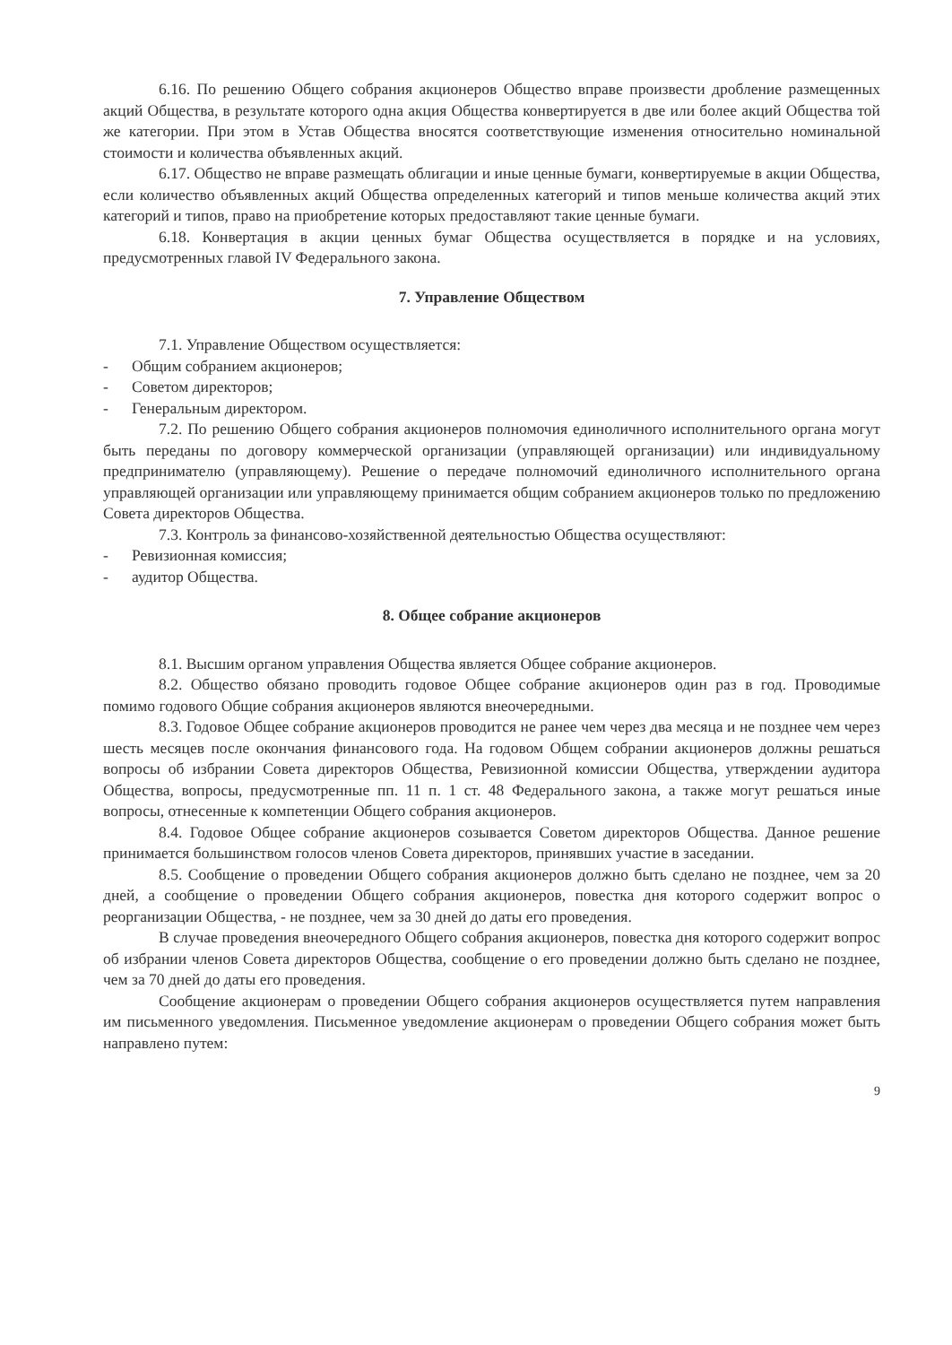6.16. По решению Общего собрания акционеров Общество вправе произвести дробление размещенных акций Общества, в результате которого одна акция Общества конвертируется в две или более акций Общества той же категории. При этом в Устав Общества вносятся соответствующие изменения относительно номинальной стоимости и количества объявленных акций.
6.17. Общество не вправе размещать облигации и иные ценные бумаги, конвертируемые в акции Общества, если количество объявленных акций Общества определенных категорий и типов меньше количества акций этих категорий и типов, право на приобретение которых предоставляют такие ценные бумаги.
6.18. Конвертация в акции ценных бумаг Общества осуществляется в порядке и на условиях, предусмотренных главой IV Федерального закона.
7. Управление Обществом
7.1. Управление Обществом осуществляется:
- Общим собранием акционеров;
- Советом директоров;
- Генеральным директором.
7.2. По решению Общего собрания акционеров полномочия единоличного исполнительного органа могут быть переданы по договору коммерческой организации (управляющей организации) или индивидуальному предпринимателю (управляющему). Решение о передаче полномочий единоличного исполнительного органа управляющей организации или управляющему принимается общим собранием акционеров только по предложению Совета директоров Общества.
7.3. Контроль за финансово-хозяйственной деятельностью Общества осуществляют:
- Ревизионная комиссия;
- аудитор Общества.
8. Общее собрание акционеров
8.1. Высшим органом управления Общества является Общее собрание акционеров.
8.2. Общество обязано проводить годовое Общее собрание акционеров один раз в год. Проводимые помимо годового Общие собрания акционеров являются внеочередными.
8.3. Годовое Общее собрание акционеров проводится не ранее чем через два месяца и не позднее чем через шесть месяцев после окончания финансового года. На годовом Общем собрании акционеров должны решаться вопросы об избрании Совета директоров Общества, Ревизионной комиссии Общества, утверждении аудитора Общества, вопросы, предусмотренные пп. 11 п. 1 ст. 48 Федерального закона, а также могут решаться иные вопросы, отнесенные к компетенции Общего собрания акционеров.
8.4. Годовое Общее собрание акционеров созывается Советом директоров Общества. Данное решение принимается большинством голосов членов Совета директоров, принявших участие в заседании.
8.5. Сообщение о проведении Общего собрания акционеров должно быть сделано не позднее, чем за 20 дней, а сообщение о проведении Общего собрания акционеров, повестка дня которого содержит вопрос о реорганизации Общества, - не позднее, чем за 30 дней до даты его проведения.
В случае проведения внеочередного Общего собрания акционеров, повестка дня которого содержит вопрос об избрании членов Совета директоров Общества, сообщение о его проведении должно быть сделано не позднее, чем за 70 дней до даты его проведения.
Сообщение акционерам о проведении Общего собрания акционеров осуществляется путем направления им письменного уведомления. Письменное уведомление акционерам о проведении Общего собрания может быть направлено путем:
9